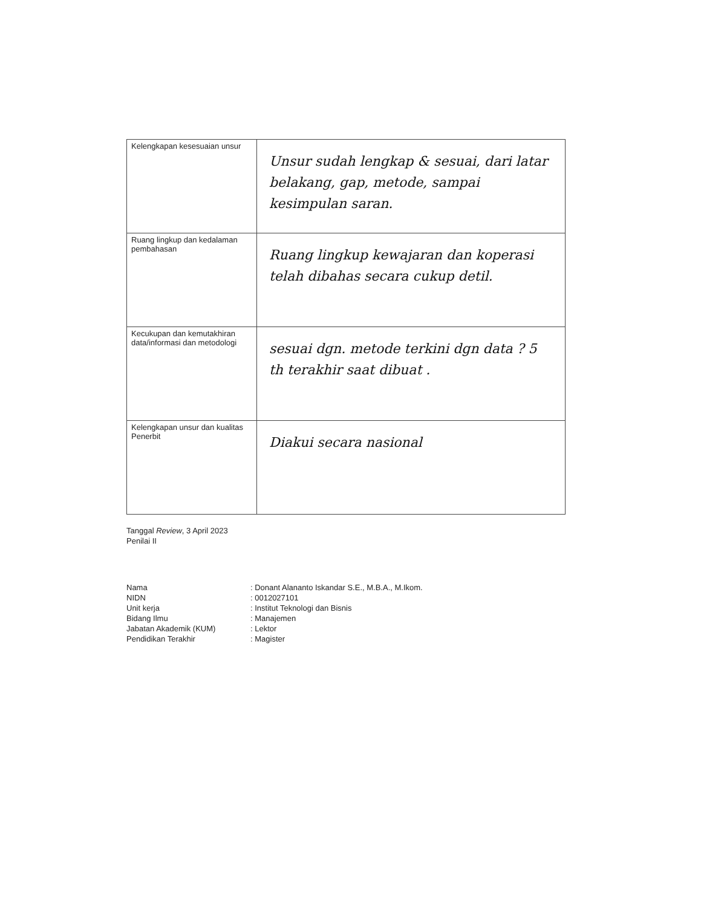| Kelengkapan kesesuaian unsur | Unsur sudah lengkap & sesuai, dari latar belakang, gap, metode, sampai kesimpulan saran. |
| Ruang lingkup dan kedalaman pembahasan | Ruang lingkup kewajaran dan koperasi telah dibahas secara cukup detil. |
| Kecukupan dan kemutakhiran data/informasi dan metodologi | sesuai dgn. metode terkini dgn data ? 5 th terakhir saat dibuat . |
| Kelengkapan unsur dan kualitas Penerbit | Diakui secara nasional |
Tanggal Review, 3 April 2023
Penilai II
Nama
: Donant Alananto Iskandar S.E., M.B.A., M.Ikom.
NIDN
: 0012027101
Unit kerja
: Institut Teknologi dan Bisnis
Bidang Ilmu
: Manajemen
Jabatan Akademik (KUM)
: Lektor
Pendidikan Terakhir
: Magister